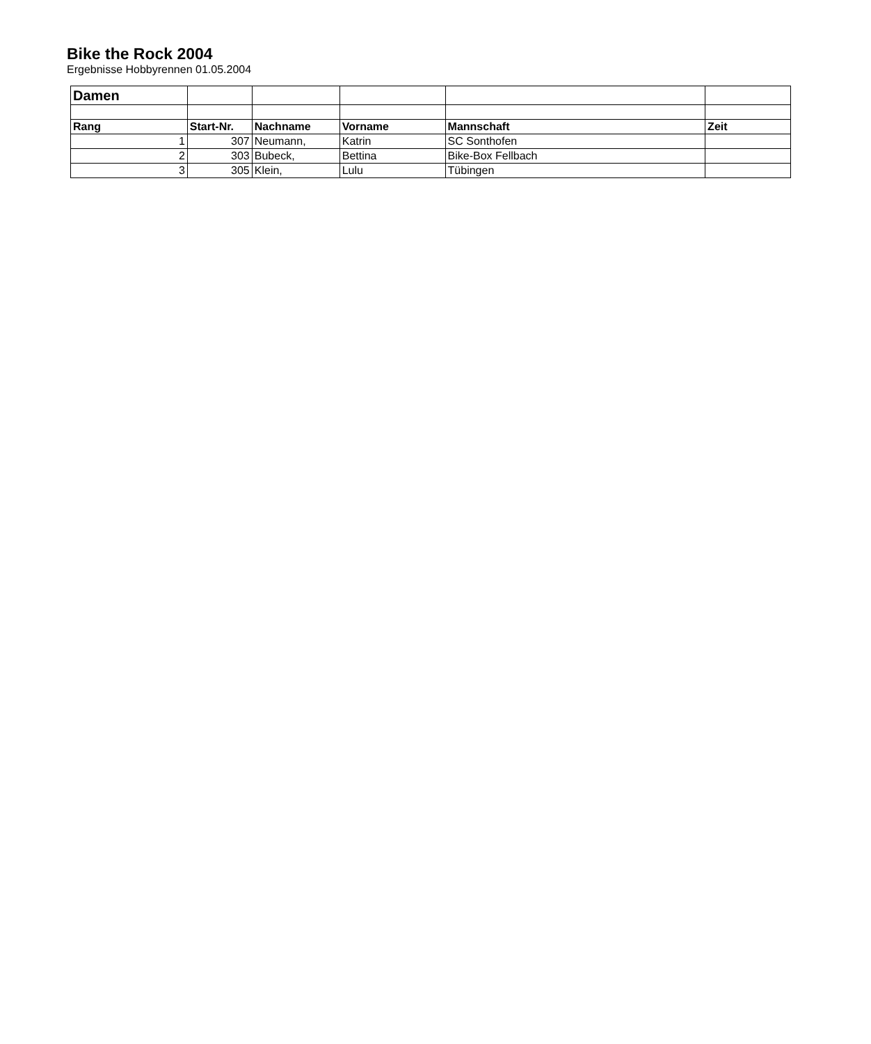Bike the Rock 2004
Ergebnisse Hobbyrennen 01.05.2004
| Damen | | | | | |
| Rang | Start-Nr. | Nachname | Vorname | Mannschaft | Zeit |
| 1 | 307 | Neumann, | Katrin | SC Sonthofen | |
| 2 | 303 | Bubeck, | Bettina | Bike-Box Fellbach | |
| 3 | 305 | Klein, | Lulu | Tübingen | |